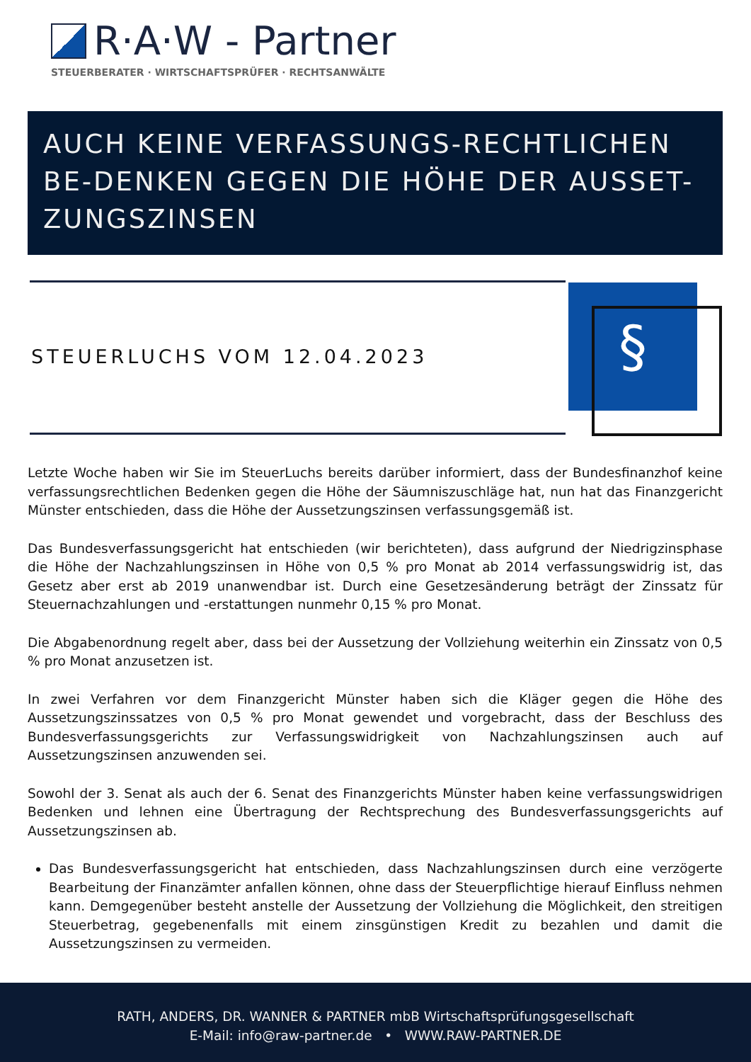R·A·W - Partner
STEUERBERATER · WIRTSCHAFTSPRÜFER · RECHTSANWÄLTE
AUCH KEINE VERFASSUNGS-RECHTLICHEN BE-DENKEN GEGEN DIE HÖHE DER AUSSET-ZUNGSZINSEN
STEUERLUCHS VOM 12.04.2023
§
Letzte Woche haben wir Sie im SteuerLuchs bereits darüber informiert, dass der Bundesfinanzhof keine verfassungsrechtlichen Bedenken gegen die Höhe der Säumniszuschläge hat, nun hat das Finanzgericht Münster entschieden, dass die Höhe der Aussetzungszinsen verfassungsgemäß ist.
Das Bundesverfassungsgericht hat entschieden (wir berichteten), dass aufgrund der Niedrigzinsphase die Höhe der Nachzahlungszinsen in Höhe von 0,5 % pro Monat ab 2014 verfassungswidrig ist, das Gesetz aber erst ab 2019 unanwendbar ist. Durch eine Gesetzesänderung beträgt der Zinssatz für Steuernachzahlungen und -erstattungen nunmehr 0,15 % pro Monat.
Die Abgabenordnung regelt aber, dass bei der Aussetzung der Vollziehung weiterhin ein Zinssatz von 0,5 % pro Monat anzusetzen ist.
In zwei Verfahren vor dem Finanzgericht Münster haben sich die Kläger gegen die Höhe des Aussetzungszinssatzes von 0,5 % pro Monat gewendet und vorgebracht, dass der Beschluss des Bundesverfassungsgerichts zur Verfassungswidrigkeit von Nachzahlungszinsen auch auf Aussetzungszinsen anzuwenden sei.
Sowohl der 3. Senat als auch der 6. Senat des Finanzgerichts Münster haben keine verfassungswidrigen Bedenken und lehnen eine Übertragung der Rechtsprechung des Bundesverfassungsgerichts auf Aussetzungszinsen ab.
Das Bundesverfassungsgericht hat entschieden, dass Nachzahlungszinsen durch eine verzögerte Bearbeitung der Finanzämter anfallen können, ohne dass der Steuerpflichtige hierauf Einfluss nehmen kann. Demgegenüber besteht anstelle der Aussetzung der Vollziehung die Möglichkeit, den streitigen Steuerbetrag, gegebenenfalls mit einem zinsgünstigen Kredit zu bezahlen und damit die Aussetzungszinsen zu vermeiden.
RATH, ANDERS, DR. WANNER & PARTNER mbB Wirtschaftsprüfungsgesellschaft
E-Mail: info@raw-partner.de • WWW.RAW-PARTNER.DE